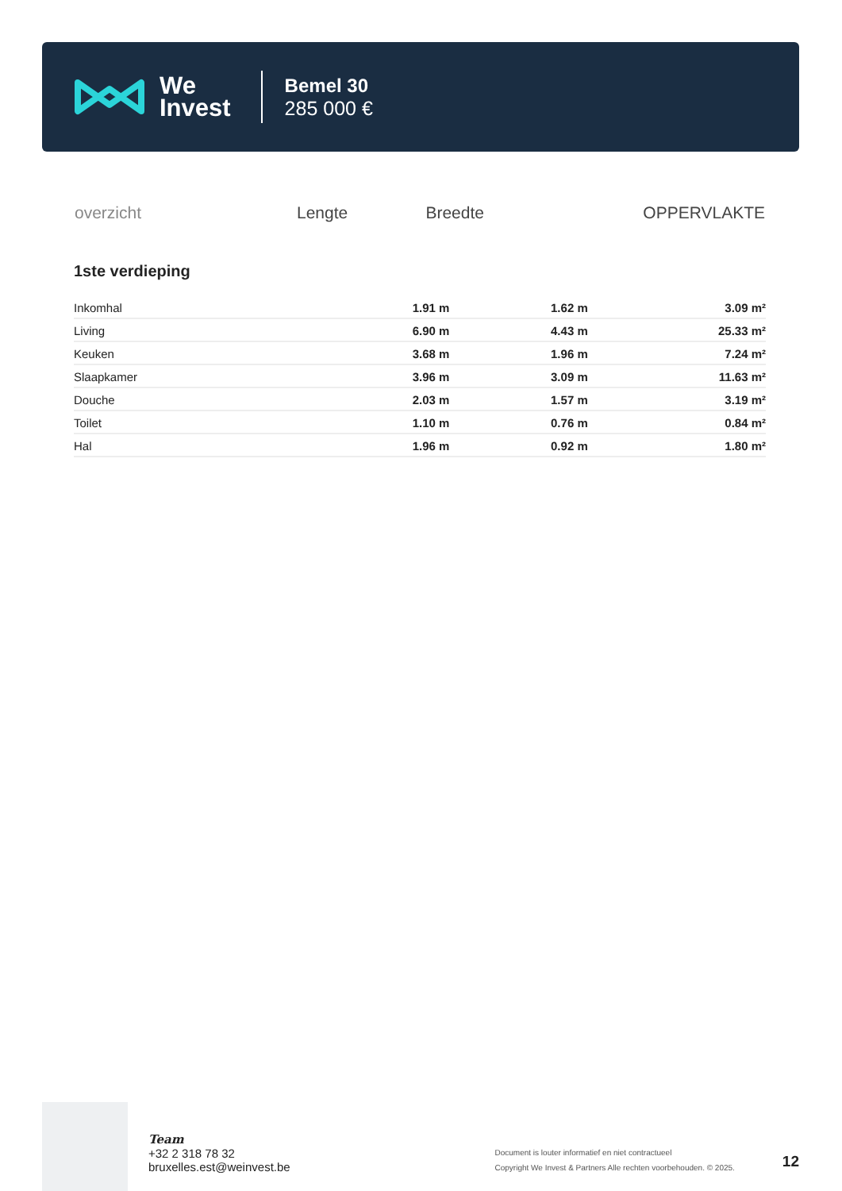We
Invest
Bemel 30
285 000 €
| overzicht | Lengte | Breedte | OPPERVLAKTE |
| --- | --- | --- | --- |
1ste verdieping
| Inkomhal | 1.91 m | 1.62 m | 3.09 m² |
| Living | 6.90 m | 4.43 m | 25.33 m² |
| Keuken | 3.68 m | 1.96 m | 7.24 m² |
| Slaapkamer | 3.96 m | 3.09 m | 11.63 m² |
| Douche | 2.03 m | 1.57 m | 3.19 m² |
| Toilet | 1.10 m | 0.76 m | 0.84 m² |
| Hal | 1.96 m | 0.92 m | 1.80 m² |
Team
+32 2 318 78 32
bruxelles.est@weinvest.be
Document is louter informatief en niet contractueel
Copyright We Invest & Partners Alle rechten voorbehouden. © 2025.
12